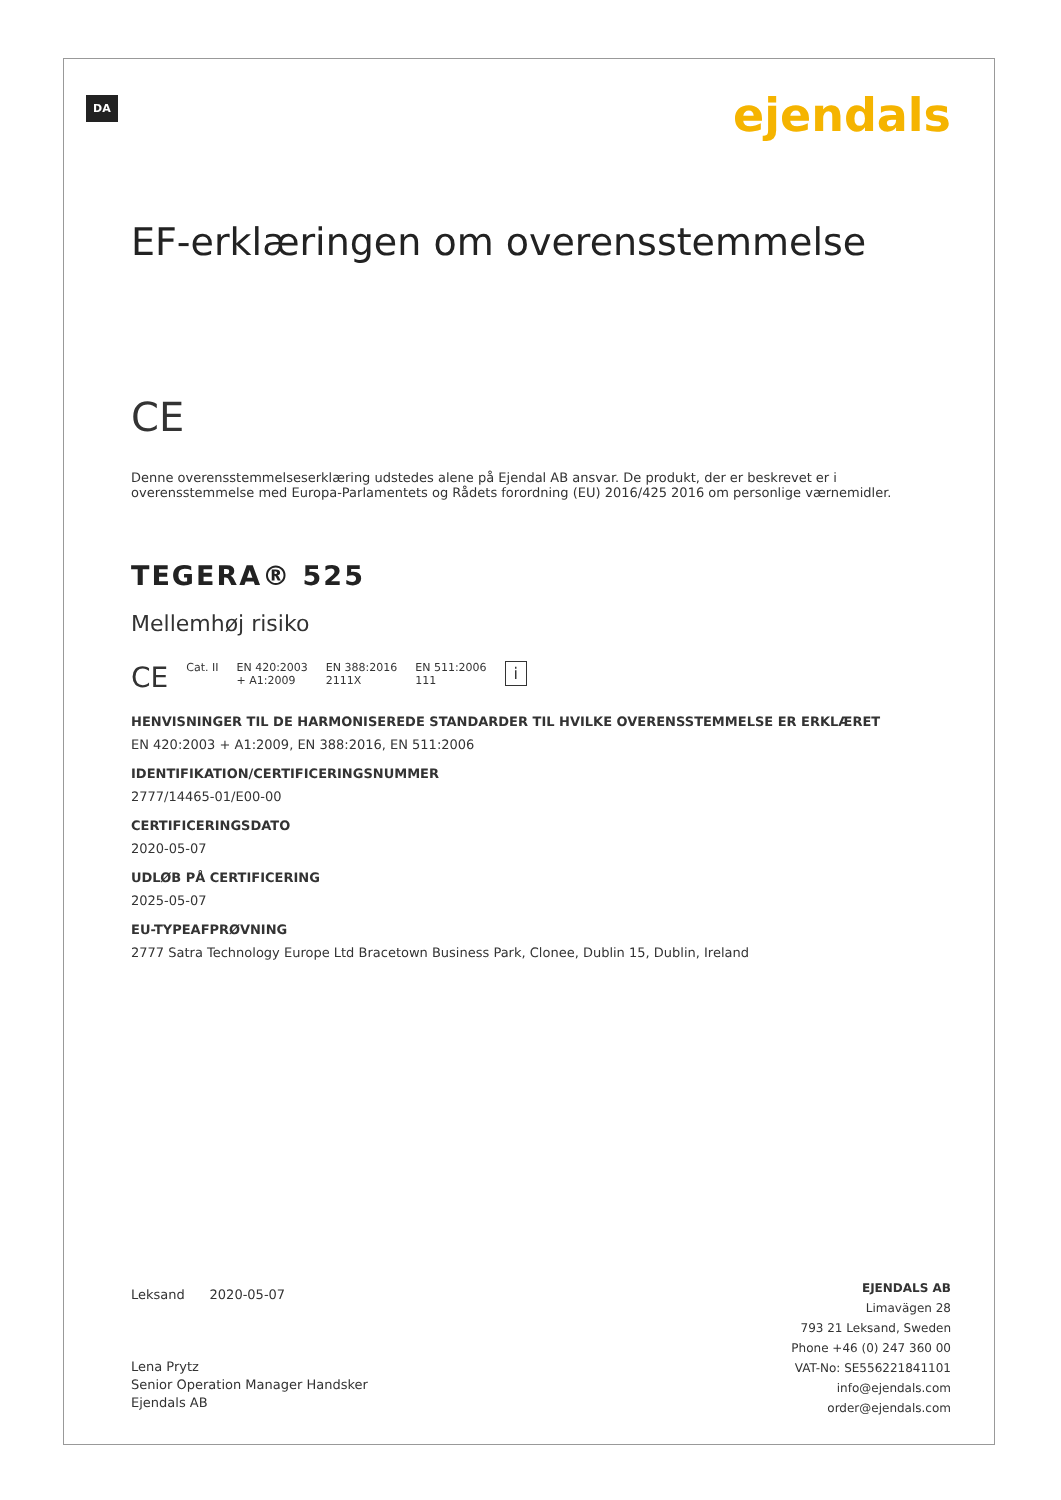DA ejendals
EF-erklæringen om overensstemmelse
CE
Denne overensstemmelseserklæring udstedes alene på Ejendal AB ansvar. De produkt, der er beskrevet er i overensstemmelse med Europa-Parlamentets og Rådets forordning (EU) 2016/425 2016 om personlige værnemidler.
TEGERA® 525
Mellemhøj risiko
CE Cat. II EN 420:2003
+ A1:2009 EN 388:2016
2111X EN 511:2006
111 i
HENVISNINGER TIL DE HARMONISEREDE STANDARDER TIL HVILKE OVERENSSTEMMELSE ER ERKLÆRET
EN 420:2003 + A1:2009, EN 388:2016, EN 511:2006
IDENTIFIKATION/CERTIFICERINGSNUMMER
2777/14465-01/E00-00
CERTIFICERINGSDATO
2020-05-07
UDLØB PÅ CERTIFICERING
2025-05-07
EU-TYPEAFPRØVNING
2777 Satra Technology Europe Ltd Bracetown Business Park, Clonee, Dublin 15, Dublin, Ireland
Leksand 2020-05-07
Lena Prytz
Senior Operation Manager Handsker
Ejendals AB
EJENDALS AB
Limavägen 28
793 21 Leksand, Sweden
Phone +46 (0) 247 360 00
VAT-No: SE556221841101
info@ejendals.com
order@ejendals.com